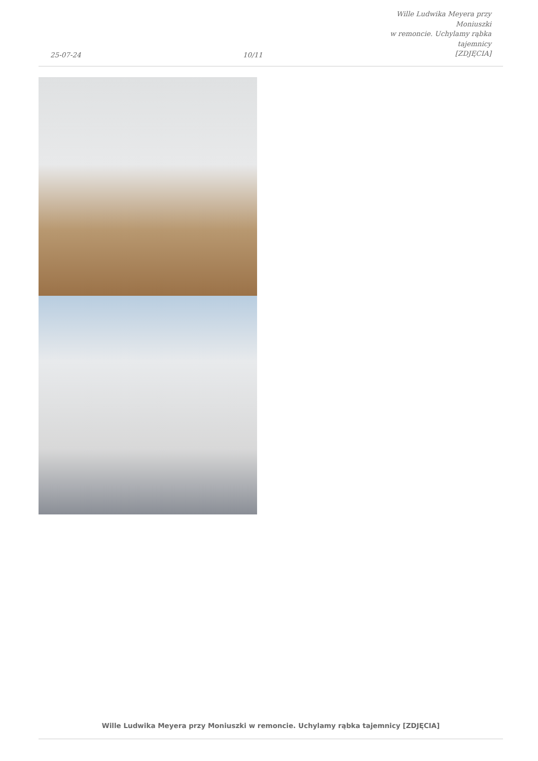25-07-24
10/11
Wille Ludwika Meyera przy Moniuszki
w remoncie. Uchylamy rąbka tajemnicy
[ZDJĘCIA]
Wille Ludwika Meyera przy Moniuszki w remoncie. Uchylamy rąbka tajemnicy [ZDJĘCIA]